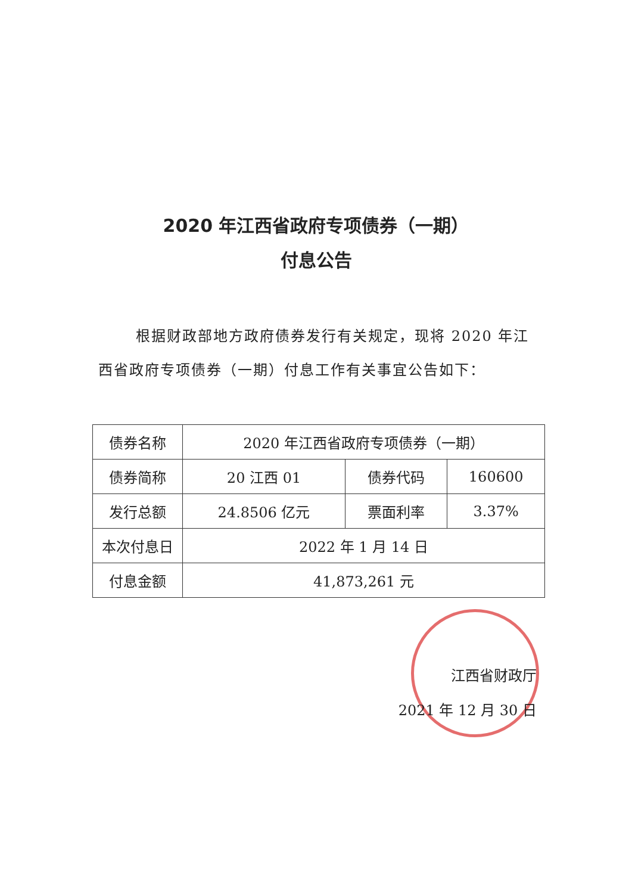2020 年江西省政府专项债券（一期）
付息公告
根据财政部地方政府债券发行有关规定，现将 2020 年江西省政府专项债券（一期）付息工作有关事宜公告如下：
| 债券名称 | 2020 年江西省政府专项债券（一期） | | |
| 债券简称 | 20 江西 01 | 债券代码 | 160600 |
| 发行总额 | 24.8506 亿元 | 票面利率 | 3.37% |
| 本次付息日 | 2022 年 1 月 14 日 | | |
| 付息金额 | 41,873,261 元 | | |
江西省财政厅
2021 年 12 月 30 日